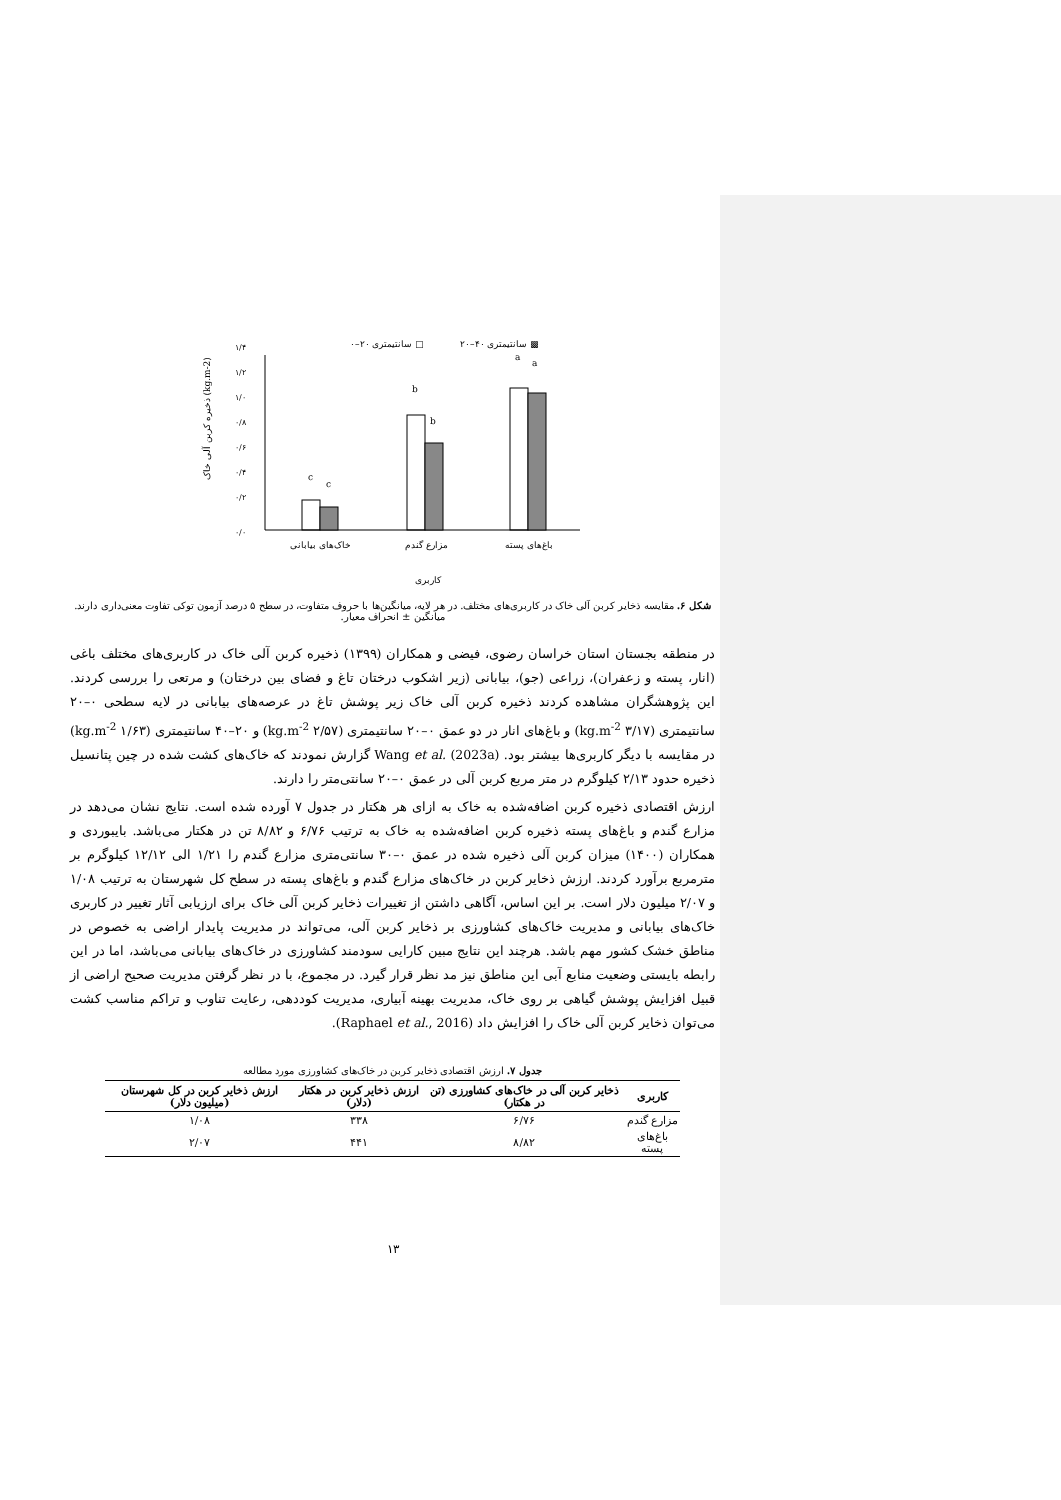۰–۲۰ سانتیمتری □
۲۰–۴۰ سانتیمتری ▩
۰/۰
۰/۲
۰/۴
۰/۶
۰/۸
۱/۰
۱/۲
۱/۴
c
c
b
b
a
a
خاک‌های بیابانی
مزارع گندم
باغ‌های پسته
کاربری
ذخیره کربن آلی خاک (kg.m-2)
شکل ۶. مقایسه ذخایر کربن آلی خاک در کاربری‌های مختلف. در هر لایه، میانگین‌ها با حروف متفاوت، در سطح ۵ درصد آزمون توکی تفاوت معنی‌داری دارند. میانگین ± انحراف معیار.
در منطقه بجستان استان خراسان رضوی، فیضی و همکاران (۱۳۹۹) ذخیره کربن آلی خاک در کاربری‌های مختلف باغی (انار، پسته و زعفران)، زراعی (جو)، بیابانی (زیر اشکوب درختان تاغ و فضای بین درختان) و مرتعی را بررسی کردند. این پژوهشگران مشاهده کردند ذخیره کربن آلی خاک زیر پوشش تاغ در عرصه‌های بیابانی در لایه سطحی ۰–۲۰ سانتیمتری (۳/۱۷ kg.m<sup>-2</sup>) و باغ‌های انار در دو عمق ۰–۲۰ سانتیمتری (۲/۵۷ kg.m<sup>-2</sup>) و ۲۰–۴۰ سانتیمتری (۱/۶۳ kg.m<sup>-2</sup>) در مقایسه با دیگر کاربری‌ها بیشتر بود. Wang et al. (2023a) گزارش نمودند که خاک‌های کشت شده در چین پتانسیل ذخیره حدود ۲/۱۳ کیلوگرم در متر مربع کربن آلی در عمق ۰–۲۰ سانتی‌متر را دارند.
ارزش اقتصادی ذخیره کربن اضافه‌شده به خاک به ازای هر هکتار در جدول ۷ آورده شده است. نتایج نشان می‌دهد در مزارع گندم و باغ‌های پسته ذخیره کربن اضافه‌شده به خاک به ترتیب ۶/۷۶ و ۸/۸۲ تن در هکتار می‌باشد. بایبوردی و همکاران (۱۴۰۰) میزان کربن آلی ذخیره شده در عمق ۰–۳۰ سانتی‌متری مزارع گندم را ۱/۲۱ الی ۱۲/۱۲ کیلوگرم بر مترمربع برآورد کردند. ارزش ذخایر کربن در خاک‌های مزارع گندم و باغ‌های پسته در سطح کل شهرستان به ترتیب ۱/۰۸ و ۲/۰۷ میلیون دلار است. بر این اساس، آگاهی داشتن از تغییرات ذخایر کربن آلی خاک برای ارزیابی آثار تغییر در کاربری خاک‌های بیابانی و مدیریت خاک‌های کشاورزی بر ذخایر کربن آلی، می‌تواند در مدیریت پایدار اراضی به خصوص در مناطق خشک کشور مهم باشد. هرچند این نتایج مبین کارایی سودمند کشاورزی در خاک‌های بیابانی می‌باشد، اما در این رابطه بایستی وضعیت منابع آبی این مناطق نیز مد نظر قرار گیرد. در مجموع، با در نظر گرفتن مدیریت صحیح اراضی از قبیل افزایش پوشش گیاهی بر روی خاک، مدیریت بهینه آبیاری، مدیریت کوددهی، رعایت تناوب و تراکم مناسب کشت می‌توان ذخایر کربن آلی خاک را افزایش داد (Raphael et al., 2016).
جدول ۷. ارزش اقتصادی ذخایر کربن در خاک‌های کشاورزی مورد مطالعه
| کاربری | ذخایر کربن آلی در خاک‌های کشاورزی (تن در هکتار) | ارزش ذخایر کربن در هکتار (دلار) | ارزش ذخایر کربن در کل شهرستان (میلیون دلار) |
| --- | --- | --- | --- |
| مزارع گندم | ۶/۷۶ | ۳۳۸ | ۱/۰۸ |
| باغ‌های پسته | ۸/۸۲ | ۴۴۱ | ۲/۰۷ |
۱۳